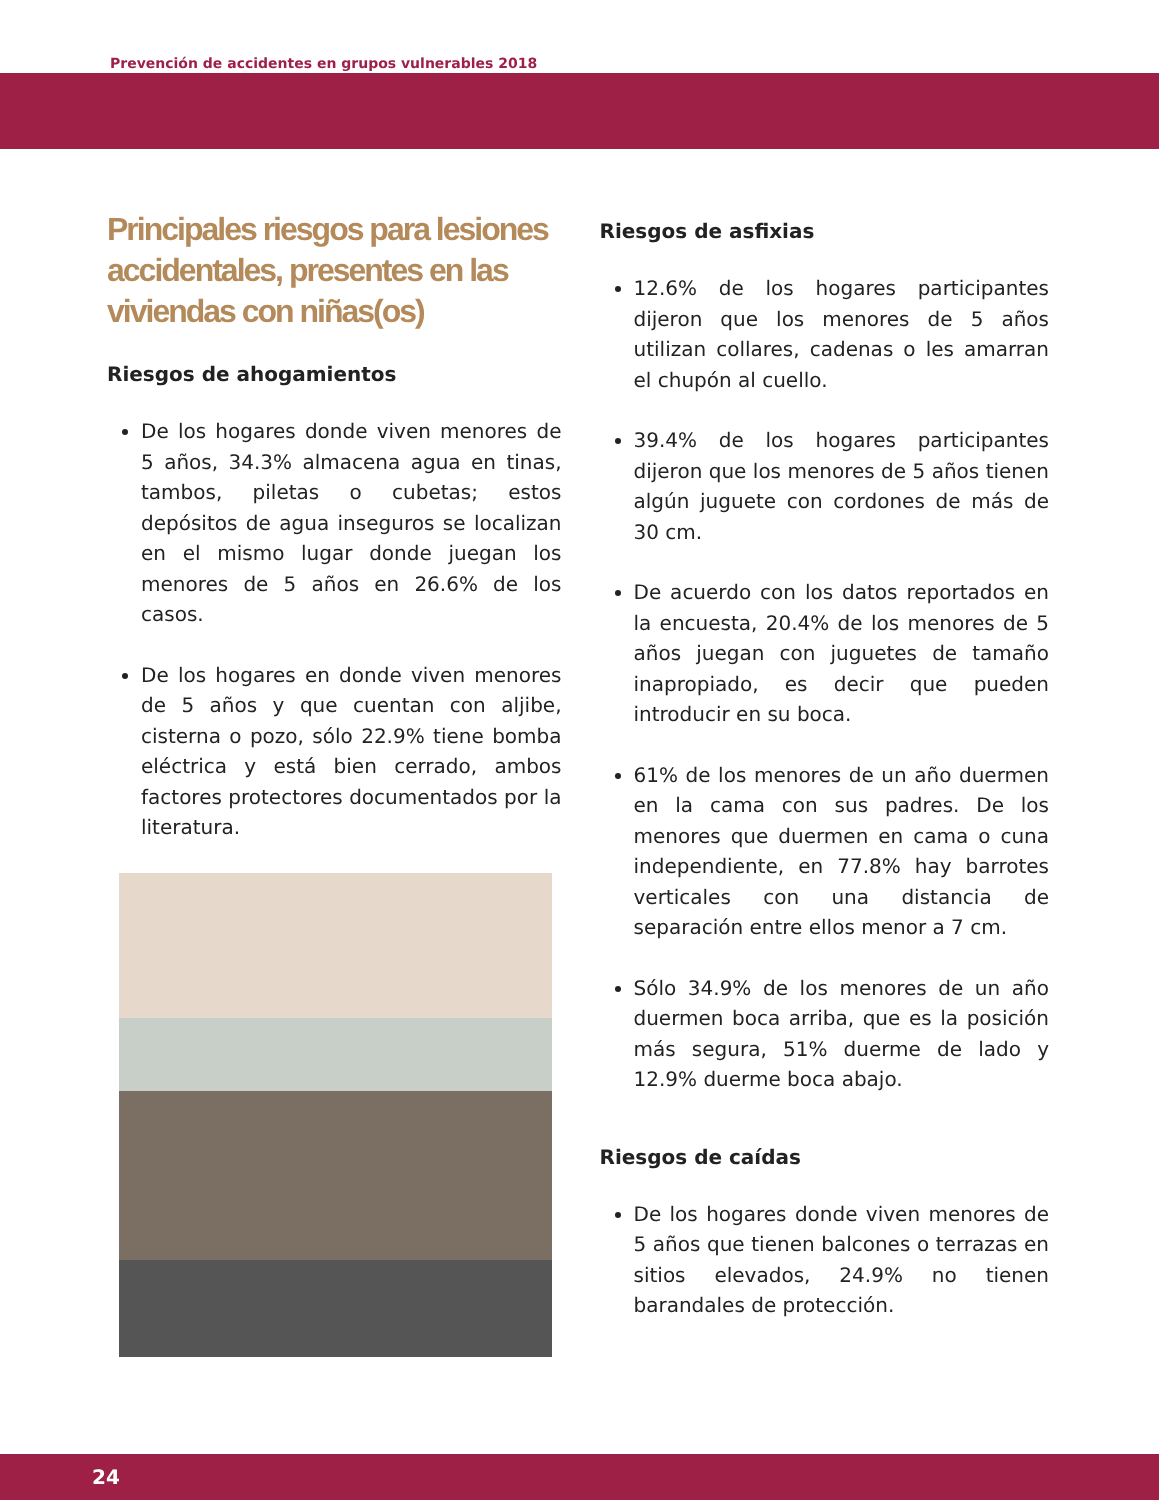Prevención de accidentes en grupos vulnerables 2018
Principales riesgos para lesiones accidentales, presentes en las viviendas con niñas(os)
Riesgos de ahogamientos
De los hogares donde viven menores de 5 años, 34.3% almacena agua en tinas, tambos, piletas o cubetas; estos depósitos de agua inseguros se localizan en el mismo lugar donde juegan los menores de 5 años en 26.6% de los casos.
De los hogares en donde viven menores de 5 años y que cuentan con aljibe, cisterna o pozo, sólo 22.9% tiene bomba eléctrica y está bien cerrado, ambos factores protectores documentados por la literatura.
Riesgos de asfixias
12.6% de los hogares participantes dijeron que los menores de 5 años utilizan collares, cadenas o les amarran el chupón al cuello.
39.4% de los hogares participantes dijeron que los menores de 5 años tienen algún juguete con cordones de más de 30 cm.
De acuerdo con los datos reportados en la encuesta, 20.4% de los menores de 5 años juegan con juguetes de tamaño inapropiado, es decir que pueden introducir en su boca.
61% de los menores de un año duermen en la cama con sus padres. De los menores que duermen en cama o cuna independiente, en 77.8% hay barrotes verticales con una distancia de separación entre ellos menor a 7 cm.
Sólo 34.9% de los menores de un año duermen boca arriba, que es la posición más segura, 51% duerme de lado y 12.9% duerme boca abajo.
Riesgos de caídas
De los hogares donde viven menores de 5 años que tienen balcones o terrazas en sitios elevados, 24.9% no tienen barandales de protección.
24